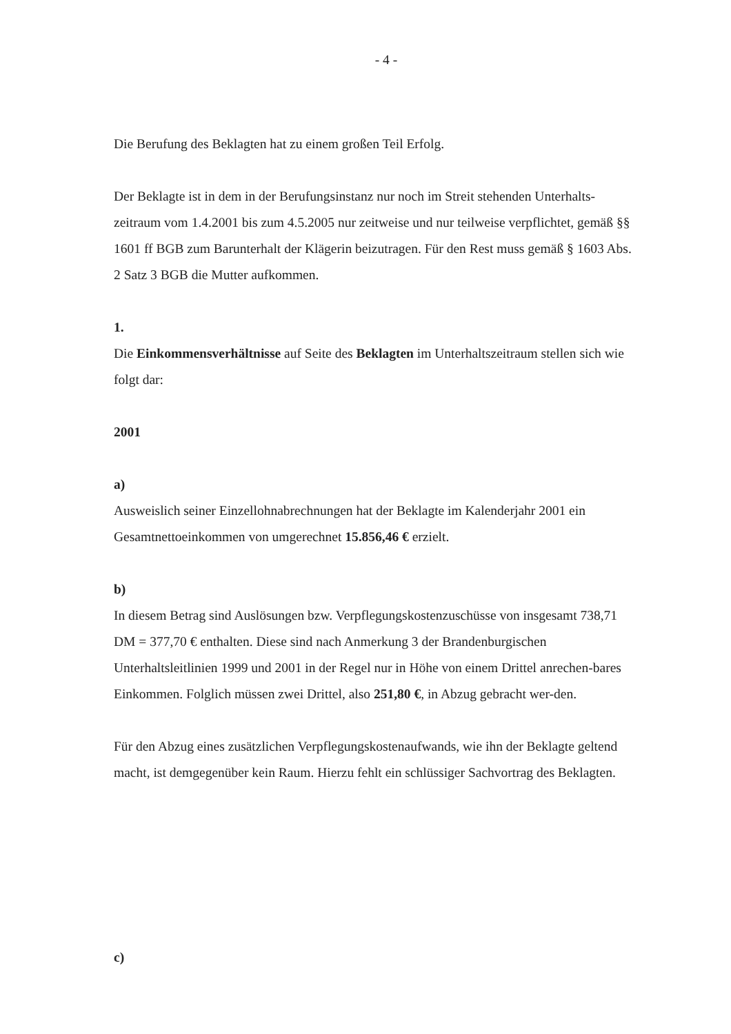- 4 -
Die Berufung des Beklagten hat zu einem großen Teil Erfolg.
Der Beklagte ist in dem in der Berufungsinstanz nur noch im Streit stehenden Unterhalts-zeitraum vom 1.4.2001 bis zum 4.5.2005 nur zeitweise und nur teilweise verpflichtet, gemäß §§ 1601 ff BGB zum Barunterhalt der Klägerin beizutragen. Für den Rest muss gemäß § 1603 Abs. 2 Satz 3 BGB die Mutter aufkommen.
1.
Die Einkommensverhältnisse auf Seite des Beklagten im Unterhaltszeitraum stellen sich wie folgt dar:
2001
a)
Ausweislich seiner Einzellohnabrechnungen hat der Beklagte im Kalenderjahr 2001 ein Gesamtnettoeinkommen von umgerechnet 15.856,46 € erzielt.
b)
In diesem Betrag sind Auslösungen bzw. Verpflegungskostenzuschüsse von insgesamt 738,71 DM = 377,70 € enthalten. Diese sind nach Anmerkung 3 der Brandenburgischen Unterhaltsleitlinien 1999 und 2001 in der Regel nur in Höhe von einem Drittel anrechen-bares Einkommen. Folglich müssen zwei Drittel, also 251,80 €, in Abzug gebracht wer-den.
Für den Abzug eines zusätzlichen Verpflegungskostenaufwands, wie ihn der Beklagte geltend macht, ist demgegenüber kein Raum. Hierzu fehlt ein schlüssiger Sachvortrag des Beklagten.
c)